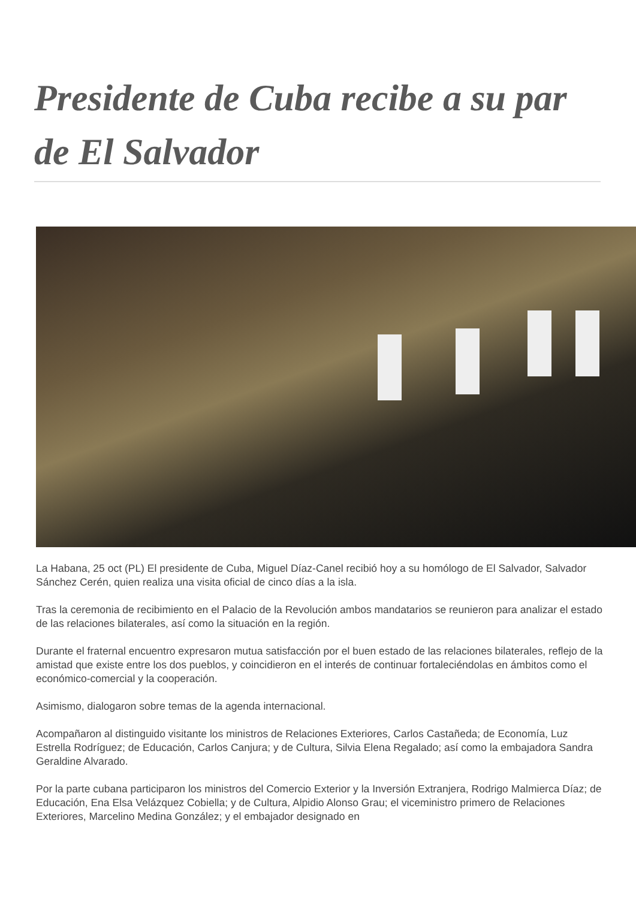Presidente de Cuba recibe a su par de El Salvador
La Habana, 25 oct (PL) El presidente de Cuba, Miguel Díaz-Canel recibió hoy a su homólogo de El Salvador, Salvador Sánchez Cerén, quien realiza una visita oficial de cinco días a la isla.
Tras la ceremonia de recibimiento en el Palacio de la Revolución ambos mandatarios se reunieron para analizar el estado de las relaciones bilaterales, así como la situación en la región.
Durante el fraternal encuentro expresaron mutua satisfacción por el buen estado de las relaciones bilaterales, reflejo de la amistad que existe entre los dos pueblos, y coincidieron en el interés de continuar fortaleciéndolas en ámbitos como el económico-comercial y la cooperación.
Asimismo, dialogaron sobre temas de la agenda internacional.
Acompañaron al distinguido visitante los ministros de Relaciones Exteriores, Carlos Castañeda; de Economía, Luz Estrella Rodríguez; de Educación, Carlos Canjura; y de Cultura, Silvia Elena Regalado; así como la embajadora Sandra Geraldine Alvarado.
Por la parte cubana participaron los ministros del Comercio Exterior y la Inversión Extranjera, Rodrigo Malmierca Díaz; de Educación, Ena Elsa Velázquez Cobiella; y de Cultura, Alpidio Alonso Grau; el viceministro primero de Relaciones Exteriores, Marcelino Medina González; y el embajador designado en